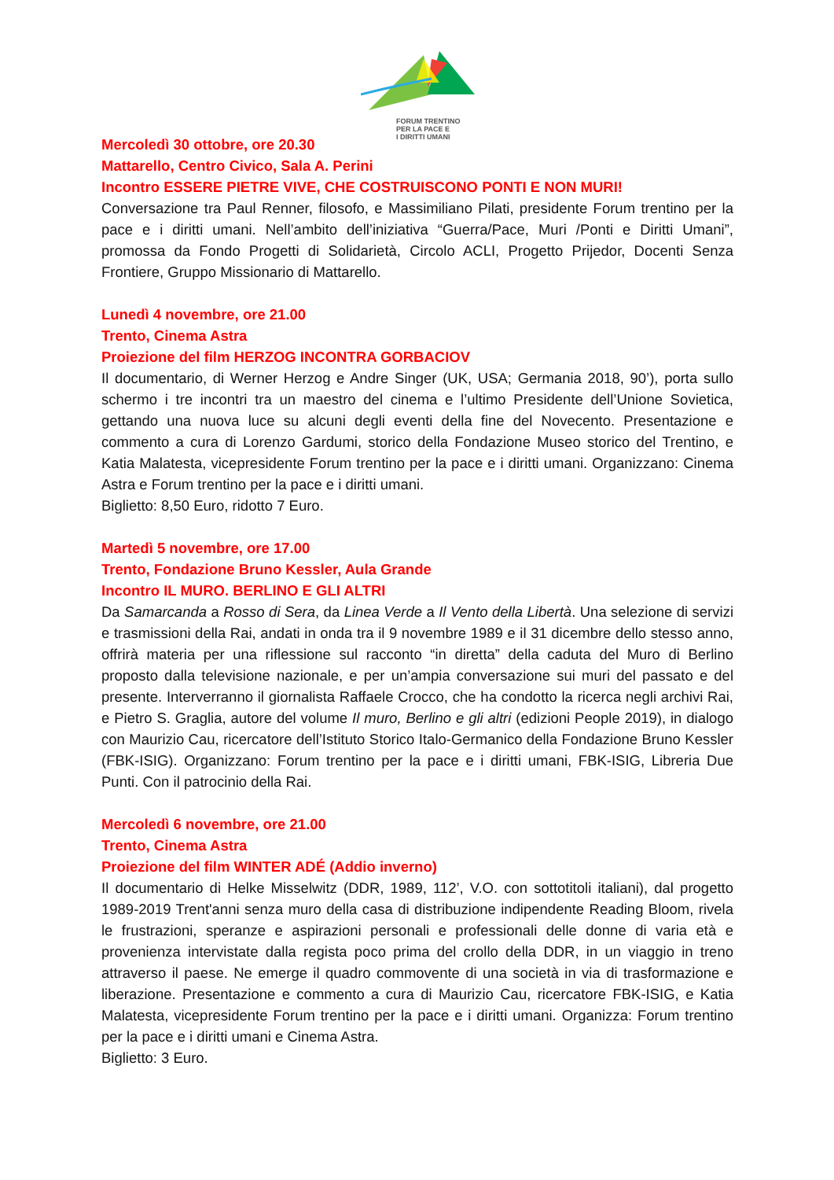FORUM TRENTINO
PER LA PACE E
I DIRITTI UMANI
Mercoledì 30 ottobre, ore 20.30
Mattarello, Centro Civico, Sala A. Perini
Incontro ESSERE PIETRE VIVE, CHE COSTRUISCONO PONTI E NON MURI!
Conversazione tra Paul Renner, filosofo, e Massimiliano Pilati, presidente Forum trentino per la pace e i diritti umani. Nell’ambito dell’iniziativa “Guerra/Pace, Muri /Ponti e Diritti Umani”, promossa da Fondo Progetti di Solidarietà, Circolo ACLI, Progetto Prijedor, Docenti Senza Frontiere, Gruppo Missionario di Mattarello.
Lunedì 4 novembre, ore 21.00
Trento, Cinema Astra
Proiezione del film HERZOG INCONTRA GORBACIOV
Il documentario, di Werner Herzog e Andre Singer (UK, USA; Germania 2018, 90’), porta sullo schermo i tre incontri tra un maestro del cinema e l’ultimo Presidente dell’Unione Sovietica, gettando una nuova luce su alcuni degli eventi della fine del Novecento. Presentazione e commento a cura di Lorenzo Gardumi, storico della Fondazione Museo storico del Trentino, e Katia Malatesta, vicepresidente Forum trentino per la pace e i diritti umani. Organizzano: Cinema Astra e Forum trentino per la pace e i diritti umani.
Biglietto: 8,50 Euro, ridotto 7 Euro.
Martedì 5 novembre, ore 17.00
Trento, Fondazione Bruno Kessler, Aula Grande
Incontro IL MURO. BERLINO E GLI ALTRI
Da Samarcanda a Rosso di Sera, da Linea Verde a Il Vento della Libertà. Una selezione di servizi e trasmissioni della Rai, andati in onda tra il 9 novembre 1989 e il 31 dicembre dello stesso anno, offrirà materia per una riflessione sul racconto “in diretta” della caduta del Muro di Berlino proposto dalla televisione nazionale, e per un’ampia conversazione sui muri del passato e del presente. Interverranno il giornalista Raffaele Crocco, che ha condotto la ricerca negli archivi Rai, e Pietro S. Graglia, autore del volume Il muro, Berlino e gli altri (edizioni People 2019), in dialogo con Maurizio Cau, ricercatore dell’Istituto Storico Italo-Germanico della Fondazione Bruno Kessler (FBK-ISIG). Organizzano: Forum trentino per la pace e i diritti umani, FBK-ISIG, Libreria Due Punti. Con il patrocinio della Rai.
Mercoledì 6 novembre, ore 21.00
Trento, Cinema Astra
Proiezione del film WINTER ADÉ (Addio inverno)
Il documentario di Helke Misselwitz (DDR, 1989, 112’, V.O. con sottotitoli italiani), dal progetto 1989-2019 Trent'anni senza muro della casa di distribuzione indipendente Reading Bloom, rivela le frustrazioni, speranze e aspirazioni personali e professionali delle donne di varia età e provenienza intervistate dalla regista poco prima del crollo della DDR, in un viaggio in treno attraverso il paese. Ne emerge il quadro commovente di una società in via di trasformazione e liberazione. Presentazione e commento a cura di Maurizio Cau, ricercatore FBK-ISIG, e Katia Malatesta, vicepresidente Forum trentino per la pace e i diritti umani. Organizza: Forum trentino per la pace e i diritti umani e Cinema Astra.
Biglietto: 3 Euro.